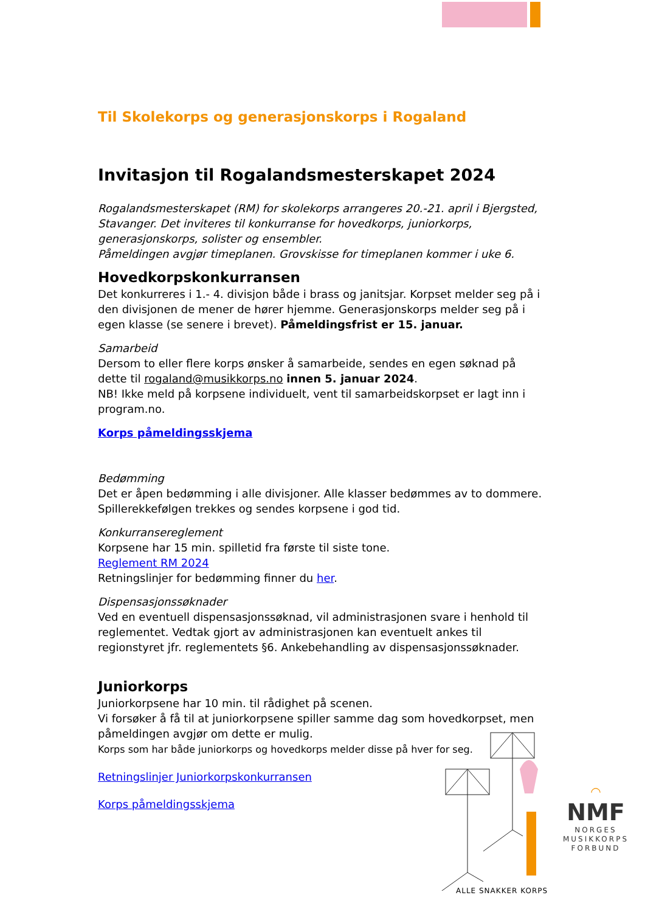Til Skolekorps og generasjonskorps i Rogaland
Invitasjon til Rogalandsmesterskapet 2024
Rogalandsmesterskapet (RM) for skolekorps arrangeres 20.-21. april i Bjergsted, Stavanger. Det inviteres til konkurranse for hovedkorps, juniorkorps, generasjonskorps, solister og ensembler.
Påmeldingen avgjør timeplanen. Grovskisse for timeplanen kommer i uke 6.
Hovedkorpskonkurransen
Det konkurreres i 1.- 4. divisjon både i brass og janitsjar. Korpset melder seg på i den divisjonen de mener de hører hjemme. Generasjonskorps melder seg på i egen klasse (se senere i brevet). Påmeldingsfrist er 15. januar.
Samarbeid
Dersom to eller flere korps ønsker å samarbeide, sendes en egen søknad på dette til rogaland@musikkorps.no innen 5. januar 2024.
NB! Ikke meld på korpsene individuelt, vent til samarbeidskorpset er lagt inn i program.no.
Korps påmeldingsskjema
Bedømming
Det er åpen bedømming i alle divisjoner. Alle klasser bedømmes av to dommere. Spillerekkefølgen trekkes og sendes korpsene i god tid.
Konkurransereglement
Korpsene har 15 min. spilletid fra første til siste tone.
Reglement RM 2024
Retningslinjer for bedømming finner du her.
Dispensasjonssøknader
Ved en eventuell dispensasjonssøknad, vil administrasjonen svare i henhold til reglementet. Vedtak gjort av administrasjonen kan eventuelt ankes til regionstyret jfr. reglementets §6. Ankebehandling av dispensasjonssøknader.
Juniorkorps
Juniorkorpsene har 10 min. til rådighet på scenen.
Vi forsøker å få til at juniorkorpsene spiller samme dag som hovedkorpset, men påmeldingen avgjør om dette er mulig.
Korps som har både juniorkorps og hovedkorps melder disse på hver for seg.
Retningslinjer Juniorkorpskonkurransen
Korps påmeldingsskjema
ALLE SNAKKER KORPS
◠
NMF
NORGES
MUSIKKORPS
FORBUND